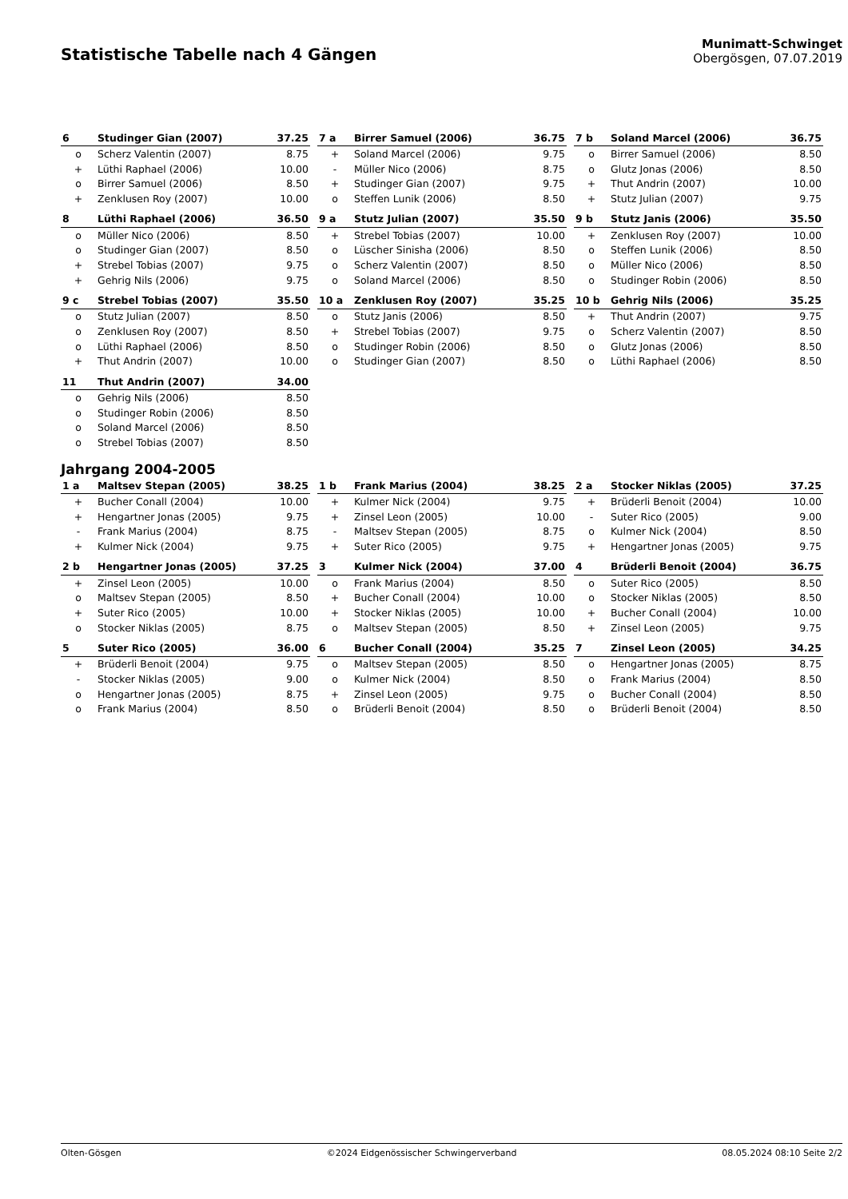Statistische Tabelle nach 4 Gängen
Munimatt-Schwinget
Obergösgen, 07.07.2019
| 6 | Studinger Gian (2007) | 37.25 |
| --- | --- | --- |
| o | Scherz Valentin (2007) | 8.75 |
| + | Lüthi Raphael (2006) | 10.00 |
| o | Birrer Samuel (2006) | 8.50 |
| + | Zenklusen Roy (2007) | 10.00 |
| 7 a | Birrer Samuel (2006) | 36.75 |
| --- | --- | --- |
| + | Soland Marcel (2006) | 9.75 |
| - | Müller Nico (2006) | 8.75 |
| + | Studinger Gian (2007) | 9.75 |
| o | Steffen Lunik (2006) | 8.50 |
| 7 b | Soland Marcel (2006) | 36.75 |
| --- | --- | --- |
| o | Birrer Samuel (2006) | 8.50 |
| o | Glutz Jonas (2006) | 8.50 |
| + | Thut Andrin (2007) | 10.00 |
| + | Stutz Julian (2007) | 9.75 |
| 8 | Lüthi Raphael (2006) | 36.50 |
| --- | --- | --- |
| o | Müller Nico (2006) | 8.50 |
| o | Studinger Gian (2007) | 8.50 |
| + | Strebel Tobias (2007) | 9.75 |
| + | Gehrig Nils (2006) | 9.75 |
| 9 a | Stutz Julian (2007) | 35.50 |
| --- | --- | --- |
| + | Strebel Tobias (2007) | 10.00 |
| o | Lüscher Sinisha (2006) | 8.50 |
| o | Scherz Valentin (2007) | 8.50 |
| o | Soland Marcel (2006) | 8.50 |
| 9 b | Stutz Janis (2006) | 35.50 |
| --- | --- | --- |
| + | Zenklusen Roy (2007) | 10.00 |
| o | Steffen Lunik (2006) | 8.50 |
| o | Müller Nico (2006) | 8.50 |
| o | Studinger Robin (2006) | 8.50 |
| 9 c | Strebel Tobias (2007) | 35.50 |
| --- | --- | --- |
| o | Stutz Julian (2007) | 8.50 |
| o | Zenklusen Roy (2007) | 8.50 |
| o | Lüthi Raphael (2006) | 8.50 |
| + | Thut Andrin (2007) | 10.00 |
| 10 a | Zenklusen Roy (2007) | 35.25 |
| --- | --- | --- |
| o | Stutz Janis (2006) | 8.50 |
| + | Strebel Tobias (2007) | 9.75 |
| o | Studinger Robin (2006) | 8.50 |
| o | Studinger Gian (2007) | 8.50 |
| 10 b | Gehrig Nils (2006) | 35.25 |
| --- | --- | --- |
| + | Thut Andrin (2007) | 9.75 |
| o | Scherz Valentin (2007) | 8.50 |
| o | Glutz Jonas (2006) | 8.50 |
| o | Lüthi Raphael (2006) | 8.50 |
| 11 | Thut Andrin (2007) | 34.00 |
| --- | --- | --- |
| o | Gehrig Nils (2006) | 8.50 |
| o | Studinger Robin (2006) | 8.50 |
| o | Soland Marcel (2006) | 8.50 |
| o | Strebel Tobias (2007) | 8.50 |
Jahrgang 2004-2005
| 1 a | Maltsev Stepan (2005) | 38.25 |
| --- | --- | --- |
| + | Bucher Conall (2004) | 10.00 |
| + | Hengartner Jonas (2005) | 9.75 |
| - | Frank Marius (2004) | 8.75 |
| + | Kulmer Nick (2004) | 9.75 |
| 1 b | Frank Marius (2004) | 38.25 |
| --- | --- | --- |
| + | Kulmer Nick (2004) | 9.75 |
| + | Zinsel Leon (2005) | 10.00 |
| - | Maltsev Stepan (2005) | 8.75 |
| + | Suter Rico (2005) | 9.75 |
| 2 a | Stocker Niklas (2005) | 37.25 |
| --- | --- | --- |
| + | Brüderli Benoit (2004) | 10.00 |
| - | Suter Rico (2005) | 9.00 |
| o | Kulmer Nick (2004) | 8.50 |
| + | Hengartner Jonas (2005) | 9.75 |
| 2 b | Hengartner Jonas (2005) | 37.25 |
| --- | --- | --- |
| + | Zinsel Leon (2005) | 10.00 |
| o | Maltsev Stepan (2005) | 8.50 |
| + | Suter Rico (2005) | 10.00 |
| o | Stocker Niklas (2005) | 8.75 |
| 3 | Kulmer Nick (2004) | 37.00 |
| --- | --- | --- |
| o | Frank Marius (2004) | 8.50 |
| + | Bucher Conall (2004) | 10.00 |
| + | Stocker Niklas (2005) | 10.00 |
| o | Maltsev Stepan (2005) | 8.50 |
| 4 | Brüderli Benoit (2004) | 36.75 |
| --- | --- | --- |
| o | Suter Rico (2005) | 8.50 |
| o | Stocker Niklas (2005) | 8.50 |
| + | Bucher Conall (2004) | 10.00 |
| + | Zinsel Leon (2005) | 9.75 |
| 5 | Suter Rico (2005) | 36.00 |
| --- | --- | --- |
| + | Brüderli Benoit (2004) | 9.75 |
| - | Stocker Niklas (2005) | 9.00 |
| o | Hengartner Jonas (2005) | 8.75 |
| o | Frank Marius (2004) | 8.50 |
| 6 | Bucher Conall (2004) | 35.25 |
| --- | --- | --- |
| o | Maltsev Stepan (2005) | 8.50 |
| o | Kulmer Nick (2004) | 8.50 |
| + | Zinsel Leon (2005) | 9.75 |
| o | Brüderli Benoit (2004) | 8.50 |
| 7 | Zinsel Leon (2005) | 34.25 |
| --- | --- | --- |
| o | Hengartner Jonas (2005) | 8.75 |
| o | Frank Marius (2004) | 8.50 |
| o | Bucher Conall (2004) | 8.50 |
| o | Brüderli Benoit (2004) | 8.50 |
Olten-Gösgen ©2024 Eidgenössischer Schwingerverband 08.05.2024 08:10 Seite 2/2